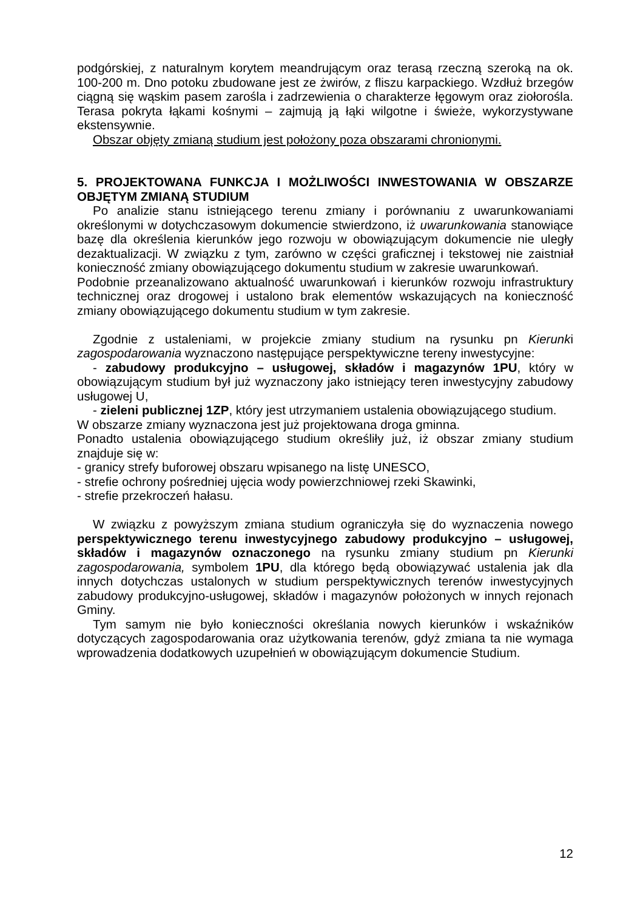podgórskiej, z naturalnym korytem meandrującym oraz terasą rzeczną szeroką na ok. 100-200 m. Dno potoku zbudowane jest ze żwirów, z fliszu karpackiego. Wzdłuż brzegów ciągną się wąskim pasem zarośla i zadrzewienia o charakterze łęgowym oraz ziołorośla. Terasa pokryta łąkami kośnymi – zajmują ją łąki wilgotne i świeże, wykorzystywane ekstensywnie.
Obszar objęty zmianą studium jest położony poza obszarami chronionymi.
5. PROJEKTOWANA FUNKCJA I MOŻLIWOŚCI INWESTOWANIA W OBSZARZE OBJĘTYM ZMIANĄ STUDIUM
Po analizie stanu istniejącego terenu zmiany i porównaniu z uwarunkowaniami określonymi w dotychczasowym dokumencie stwierdzono, iż uwarunkowania stanowiące bazę dla określenia kierunków jego rozwoju w obowiązującym dokumencie nie uległy dezaktualizacji. W związku z tym, zarówno w części graficznej i tekstowej nie zaistniał konieczność zmiany obowiązującego dokumentu studium w zakresie uwarunkowań.
Podobnie przeanalizowano aktualność uwarunkowań i kierunków rozwoju infrastruktury technicznej oraz drogowej i ustalono brak elementów wskazujących na konieczność zmiany obowiązującego dokumentu studium w tym zakresie.
Zgodnie z ustaleniami, w projekcie zmiany studium na rysunku pn Kierunki zagospodarowania wyznaczono następujące perspektywiczne tereny inwestycyjne:
- zabudowy produkcyjno – usługowej, składów i magazynów 1PU, który w obowiązującym studium był już wyznaczony jako istniejący teren inwestycyjny zabudowy usługowej U,
- zieleni publicznej 1ZP, który jest utrzymaniem ustalenia obowiązującego studium.
W obszarze zmiany wyznaczona jest już projektowana droga gminna.
Ponadto ustalenia obowiązującego studium określiły już, iż obszar zmiany studium znajduje się w:
- granicy strefy buforowej obszaru wpisanego na listę UNESCO,
- strefie ochrony pośredniej ujęcia wody powierzchniowej rzeki Skawinki,
- strefie przekroczeń hałasu.
W związku z powyższym zmiana studium ograniczyła się do wyznaczenia nowego perspektywicznego terenu inwestycyjnego zabudowy produkcyjno – usługowej, składów i magazynów oznaczonego na rysunku zmiany studium pn Kierunki zagospodarowania, symbolem 1PU, dla którego będą obowiązywać ustalenia jak dla innych dotychczas ustalonych w studium perspektywicznych terenów inwestycyjnych zabudowy produkcyjno-usługowej, składów i magazynów położonych w innych rejonach Gminy.
Tym samym nie było konieczności określania nowych kierunków i wskaźników dotyczących zagospodarowania oraz użytkowania terenów, gdyż zmiana ta nie wymaga wprowadzenia dodatkowych uzupełnień w obowiązującym dokumencie Studium.
12